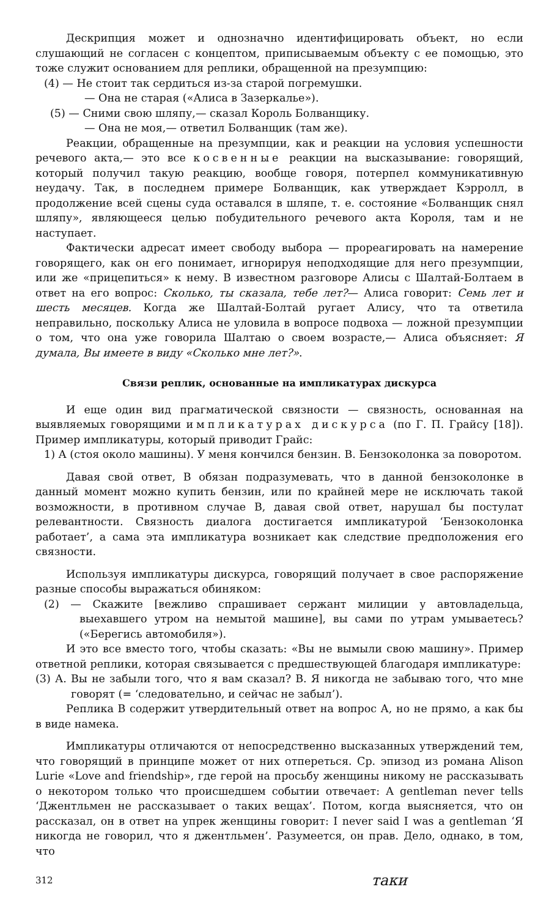Дескрипция может и однозначно идентифицировать объект, но если слушающий не согласен с концептом, приписываемым объекту с ее помощью, это тоже служит основанием для реплики, обращенной на презумпцию:
(4) — Не стоит так сердиться из-за старой погремушки.
— Она не старая («Алиса в Зазеркалье»).
(5) — Сними свою шляпу,— сказал Король Болванщику.
— Она не моя,— ответил Болванщик (там же).
Реакции, обращенные на презумпции, как и реакции на условия успешности речевого акта,— это все косвенные реакции на высказывание: говорящий, который получил такую реакцию, вообще говоря, потерпел коммуникативную неудачу. Так, в последнем примере Болванщик, как утверждает Кэрролл, в продолжение всей сцены суда оставался в шляпе, т. е. состояние «Болванщик снял шляпу», являющееся целью побудительного речевого акта Короля, там и не наступает.
Фактически адресат имеет свободу выбора — прореагировать на намерение говорящего, как он его понимает, игнорируя неподходящие для него презумпции, или же «прицепиться» к нему. В известном разговоре Алисы с Шалтай-Болтаем в ответ на его вопрос: Сколько, ты сказала, тебе лет?— Алиса говорит: Семь лет и шесть месяцев. Когда же Шалтай-Болтай ругает Алису, что та ответила неправильно, поскольку Алиса не уловила в вопросе подвоха — ложной презумпции о том, что она уже говорила Шалтаю о своем возрасте,— Алиса объясняет: Я думала, Вы имеете в виду «Сколько мне лет?».
Связи реплик, основанные на импликатурах дискурса
И еще один вид прагматической связности — связность, основанная на выявляемых говорящими импликатурах дискурса (по Г. П. Грайсу [18]). Пример импликатуры, который приводит Грайс:
1) А (стоя около машины). У меня кончился бензин. В. Бензоколонка за поворотом.
Давая свой ответ, В обязан подразумевать, что в данной бензоколонке в данный момент можно купить бензин, или по крайней мере не исключать такой возможности, в противном случае В, давая свой ответ, нарушал бы постулат релевантности. Связность диалога достигается импликатурой ‘Бензоколонка работает’, а сама эта импликатура возникает как следствие предположения его связности.
Используя импликатуры дискурса, говорящий получает в свое распоряжение разные способы выражаться обиняком:
(2) — Скажите [вежливо спрашивает сержант милиции у автовладельца, выехавшего утром на немытой машине], вы сами по утрам умываетесь? («Берегись автомобиля»).
И это все вместо того, чтобы сказать: «Вы не вымыли свою машину». Пример ответной реплики, которая связывается с предшествующей благодаря импликатуре:
(3) А. Вы не забыли того, что я вам сказал? В. Я никогда не забываю того, что мне говорят (= ‘следовательно, и сейчас не забыл’).
Реплика В содержит утвердительный ответ на вопрос А, но не прямо, а как бы в виде намека.
Импликатуры отличаются от непосредственно высказанных утверждений тем, что говорящий в принципе может от них отпереться. Ср. эпизод из романа Alison Lurie «Love and friendship», где герой на просьбу женщины никому не рассказывать о некотором только что происшедшем событии отвечает: A gentleman never tells ‘Джентльмен не рассказывает о таких вещах’. Потом, когда выясняется, что он рассказал, он в ответ на упрек женщины говорит: I never said I was a gentleman ‘Я никогда не говорил, что я джентльмен’. Разумеется, он прав. Дело, однако, в том, что
312 таки